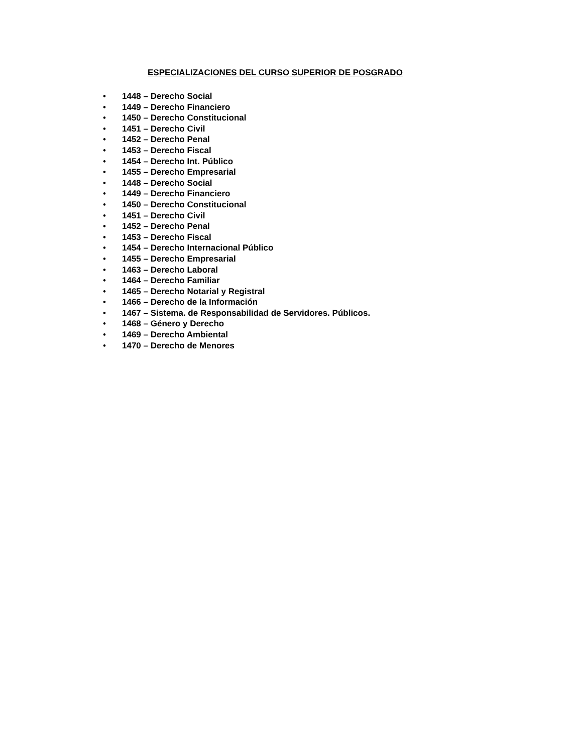ESPECIALIZACIONES DEL CURSO SUPERIOR DE POSGRADO
• 1448 – Derecho Social
• 1449 – Derecho Financiero
• 1450 – Derecho Constitucional
• 1451 – Derecho Civil
• 1452 – Derecho Penal
• 1453 – Derecho Fiscal
• 1454 – Derecho Int. Público
• 1455 – Derecho Empresarial
• 1448 – Derecho Social
• 1449 – Derecho Financiero
• 1450 – Derecho Constitucional
• 1451 – Derecho Civil
• 1452 – Derecho Penal
• 1453 – Derecho Fiscal
• 1454 – Derecho Internacional Público
• 1455 – Derecho Empresarial
• 1463 – Derecho Laboral
• 1464 – Derecho Familiar
• 1465 – Derecho Notarial y Registral
• 1466 – Derecho de la Información
• 1467 – Sistema. de Responsabilidad de Servidores. Públicos.
• 1468 – Género y Derecho
• 1469 – Derecho Ambiental
• 1470 – Derecho de Menores